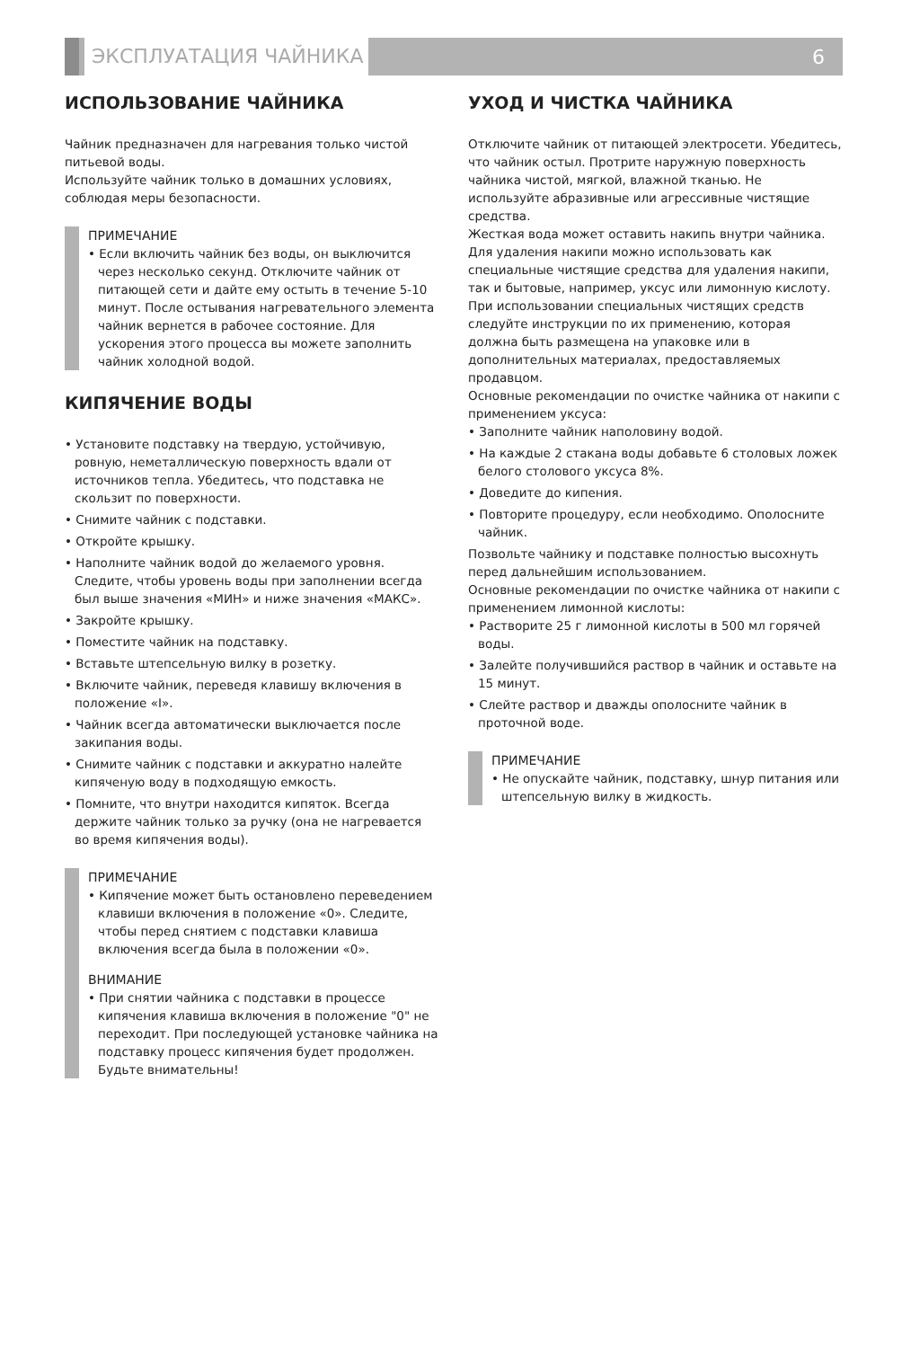ЭКСПЛУАТАЦИЯ ЧАЙНИКА
6
ИСПОЛЬЗОВАНИЕ ЧАЙНИКА
Чайник предназначен для нагревания только чистой питьевой воды.
Используйте чайник только в домашних условиях, соблюдая меры безопасности.
ПРИМЕЧАНИЕ
• Если включить чайник без воды, он выключится через несколько секунд. Отключите чайник от питающей сети и дайте ему остыть в течение 5-10 минут. После остывания нагревательного элемента чайник вернется в рабочее состояние. Для ускорения этого процесса вы можете заполнить чайник холодной водой.
КИПЯЧЕНИЕ ВОДЫ
• Установите подставку на твердую, устойчивую, ровную, неметаллическую поверхность вдали от источников тепла. Убедитесь, что подставка не скользит по поверхности.
• Снимите чайник с подставки.
• Откройте крышку.
• Наполните чайник водой до желаемого уровня. Следите, чтобы уровень воды при заполнении всегда был выше значения «МИН» и ниже значения «МАКС».
• Закройте крышку.
• Поместите чайник на подставку.
• Вставьте штепсельную вилку в розетку.
• Включите чайник, переведя клавишу включения в положение «I».
• Чайник всегда автоматически выключается после закипания воды.
• Снимите чайник с подставки и аккуратно налейте кипяченую воду в подходящую емкость.
• Помните, что внутри находится кипяток. Всегда держите чайник только за ручку (она не нагревается во время кипячения воды).
ПРИМЕЧАНИЕ
• Кипячение может быть остановлено переведением клавиши включения в положение «0». Следите, чтобы перед снятием с подставки клавиша включения всегда была в положении «0».
ВНИМАНИЕ
• При снятии чайника с подставки в процессе кипячения клавиша включения в положение "0" не переходит. При последующей установке чайника на подставку процесс кипячения будет продолжен. Будьте внимательны!
УХОД И ЧИСТКА ЧАЙНИКА
Отключите чайник от питающей электросети. Убедитесь, что чайник остыл. Протрите наружную поверхность чайника чистой, мягкой, влажной тканью. Не используйте абразивные или агрессивные чистящие средства.
Жесткая вода может оставить накипь внутри чайника. Для удаления накипи можно использовать как специальные чистящие средства для удаления накипи, так и бытовые, например, уксус или лимонную кислоту.
При использовании специальных чистящих средств следуйте инструкции по их применению, которая должна быть размещена на упаковке или в дополнительных материалах, предоставляемых продавцом.
Основные рекомендации по очистке чайника от накипи с применением уксуса:
• Заполните чайник наполовину водой.
• На каждые 2 стакана воды добавьте 6 столовых ложек белого столового уксуса 8%.
• Доведите до кипения.
• Повторите процедуру, если необходимо. Ополосните чайник.
Позвольте чайнику и подставке полностью высохнуть перед дальнейшим использованием.
Основные рекомендации по очистке чайника от накипи с применением лимонной кислоты:
• Растворите 25 г лимонной кислоты в 500 мл горячей воды.
• Залейте получившийся раствор в чайник и оставьте на 15 минут.
• Слейте раствор и дважды ополосните чайник в проточной воде.
ПРИМЕЧАНИЕ
• Не опускайте чайник, подставку, шнур питания или штепсельную вилку в жидкость.